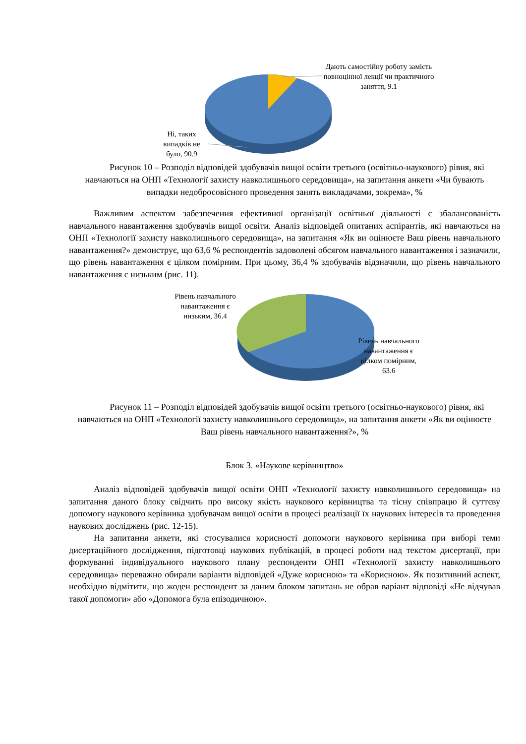Дають самостійну роботу замість повноцінної лекції чи практичного заняття, 9.1
Ні, таких випадків не було, 90.9
Рисунок 10 – Розподіл відповідей здобувачів вищої освіти третього (освітньо-наукового) рівня, які навчаються на ОНП «Технології захисту навколишнього середовища», на запитання анкети «Чи бувають випадки недобросовісного проведення занять викладачами, зокрема», %
Важливим аспектом забезпечення ефективної організації освітньої діяльності є збалансованість навчального навантаження здобувачів вищої освіти. Аналіз відповідей опитаних аспірантів, які навчаються на ОНП «Технології захисту навколишнього середовища», на запитання «Як ви оцінюєте Ваш рівень навчального навантаження?» демонструє, що 63,6 % респондентів задоволені обсягом навчального навантаження і зазначили, що рівень навантаження є цілком помірним. При цьому, 36,4 % здобувачів відзначили, що рівень навчального навантаження є низьким (рис. 11).
Рівень навчального навантаження є низьким, 36.4
Рівень навчального навантаження є цілком помірним, 63.6
Рисунок 11 – Розподіл відповідей здобувачів вищої освіти третього (освітньо-наукового) рівня, які навчаються на ОНП «Технології захисту навколишнього середовища», на запитання анкети «Як ви оцінюєте Ваш рівень навчального навантаження?», %
Блок 3. «Наукове керівництво»
Аналіз відповідей здобувачів вищої освіти ОНП «Технології захисту навколишнього середовища» на запитання даного блоку свідчить про високу якість наукового керівництва та тісну співпрацю й суттєву допомогу наукового керівника здобувачам вищої освіти в процесі реалізації їх наукових інтересів та проведення наукових досліджень (рис. 12-15).
На запитання анкети, які стосувалися корисності допомоги наукового керівника при виборі теми дисертаційного дослідження, підготовці наукових публікацій, в процесі роботи над текстом дисертації, при формуванні індивідуального наукового плану респонденти ОНП «Технології захисту навколишнього середовища» переважно обирали варіанти відповідей «Дуже корисною» та «Корисною». Як позитивний аспект, необхідно відмітити, що жоден респондент за даним блоком запитань не обрав варіант відповіді «Не відчував такої допомоги» або «Допомога була епізодичною».